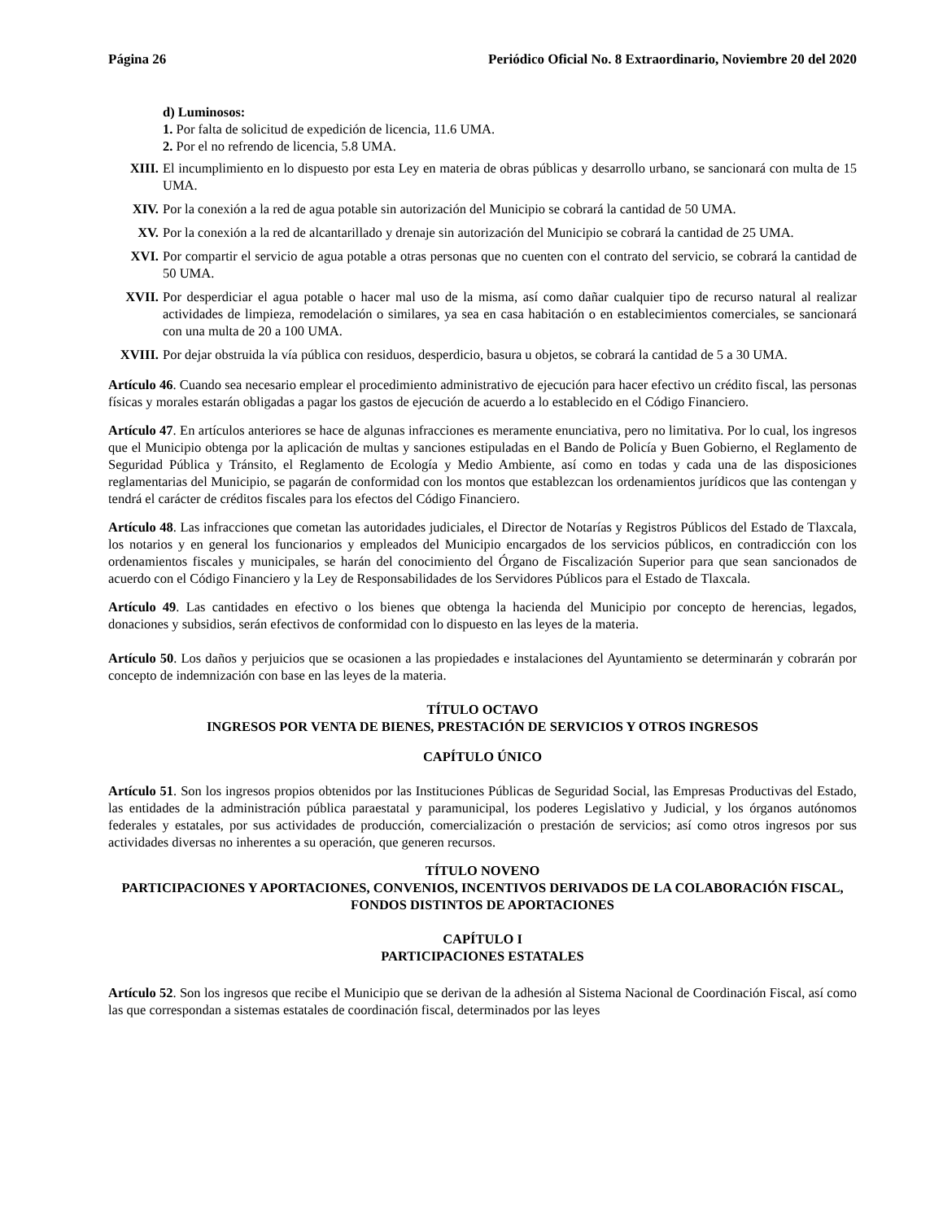Página 26 Periódico Oficial No. 8 Extraordinario, Noviembre 20 del 2020
d) Luminosos:
1. Por falta de solicitud de expedición de licencia, 11.6 UMA.
2. Por el no refrendo de licencia, 5.8 UMA.
XIII. El incumplimiento en lo dispuesto por esta Ley en materia de obras públicas y desarrollo urbano, se sancionará con multa de 15 UMA.
XIV. Por la conexión a la red de agua potable sin autorización del Municipio se cobrará la cantidad de 50 UMA.
XV. Por la conexión a la red de alcantarillado y drenaje sin autorización del Municipio se cobrará la cantidad de 25 UMA.
XVI. Por compartir el servicio de agua potable a otras personas que no cuenten con el contrato del servicio, se cobrará la cantidad de 50 UMA.
XVII. Por desperdiciar el agua potable o hacer mal uso de la misma, así como dañar cualquier tipo de recurso natural al realizar actividades de limpieza, remodelación o similares, ya sea en casa habitación o en establecimientos comerciales, se sancionará con una multa de 20 a 100 UMA.
XVIII. Por dejar obstruida la vía pública con residuos, desperdicio, basura u objetos, se cobrará la cantidad de 5 a 30 UMA.
Artículo 46. Cuando sea necesario emplear el procedimiento administrativo de ejecución para hacer efectivo un crédito fiscal, las personas físicas y morales estarán obligadas a pagar los gastos de ejecución de acuerdo a lo establecido en el Código Financiero.
Artículo 47. En artículos anteriores se hace de algunas infracciones es meramente enunciativa, pero no limitativa. Por lo cual, los ingresos que el Municipio obtenga por la aplicación de multas y sanciones estipuladas en el Bando de Policía y Buen Gobierno, el Reglamento de Seguridad Pública y Tránsito, el Reglamento de Ecología y Medio Ambiente, así como en todas y cada una de las disposiciones reglamentarias del Municipio, se pagarán de conformidad con los montos que establezcan los ordenamientos jurídicos que las contengan y tendrá el carácter de créditos fiscales para los efectos del Código Financiero.
Artículo 48. Las infracciones que cometan las autoridades judiciales, el Director de Notarías y Registros Públicos del Estado de Tlaxcala, los notarios y en general los funcionarios y empleados del Municipio encargados de los servicios públicos, en contradicción con los ordenamientos fiscales y municipales, se harán del conocimiento del Órgano de Fiscalización Superior para que sean sancionados de acuerdo con el Código Financiero y la Ley de Responsabilidades de los Servidores Públicos para el Estado de Tlaxcala.
Artículo 49. Las cantidades en efectivo o los bienes que obtenga la hacienda del Municipio por concepto de herencias, legados, donaciones y subsidios, serán efectivos de conformidad con lo dispuesto en las leyes de la materia.
Artículo 50. Los daños y perjuicios que se ocasionen a las propiedades e instalaciones del Ayuntamiento se determinarán y cobrarán por concepto de indemnización con base en las leyes de la materia.
TÍTULO OCTAVO
INGRESOS POR VENTA DE BIENES, PRESTACIÓN DE SERVICIOS Y OTROS INGRESOS
CAPÍTULO ÚNICO
Artículo 51. Son los ingresos propios obtenidos por las Instituciones Públicas de Seguridad Social, las Empresas Productivas del Estado, las entidades de la administración pública paraestatal y paramunicipal, los poderes Legislativo y Judicial, y los órganos autónomos federales y estatales, por sus actividades de producción, comercialización o prestación de servicios; así como otros ingresos por sus actividades diversas no inherentes a su operación, que generen recursos.
TÍTULO NOVENO
PARTICIPACIONES Y APORTACIONES, CONVENIOS, INCENTIVOS DERIVADOS DE LA COLABORACIÓN FISCAL, FONDOS DISTINTOS DE APORTACIONES
CAPÍTULO I
PARTICIPACIONES ESTATALES
Artículo 52. Son los ingresos que recibe el Municipio que se derivan de la adhesión al Sistema Nacional de Coordinación Fiscal, así como las que correspondan a sistemas estatales de coordinación fiscal, determinados por las leyes